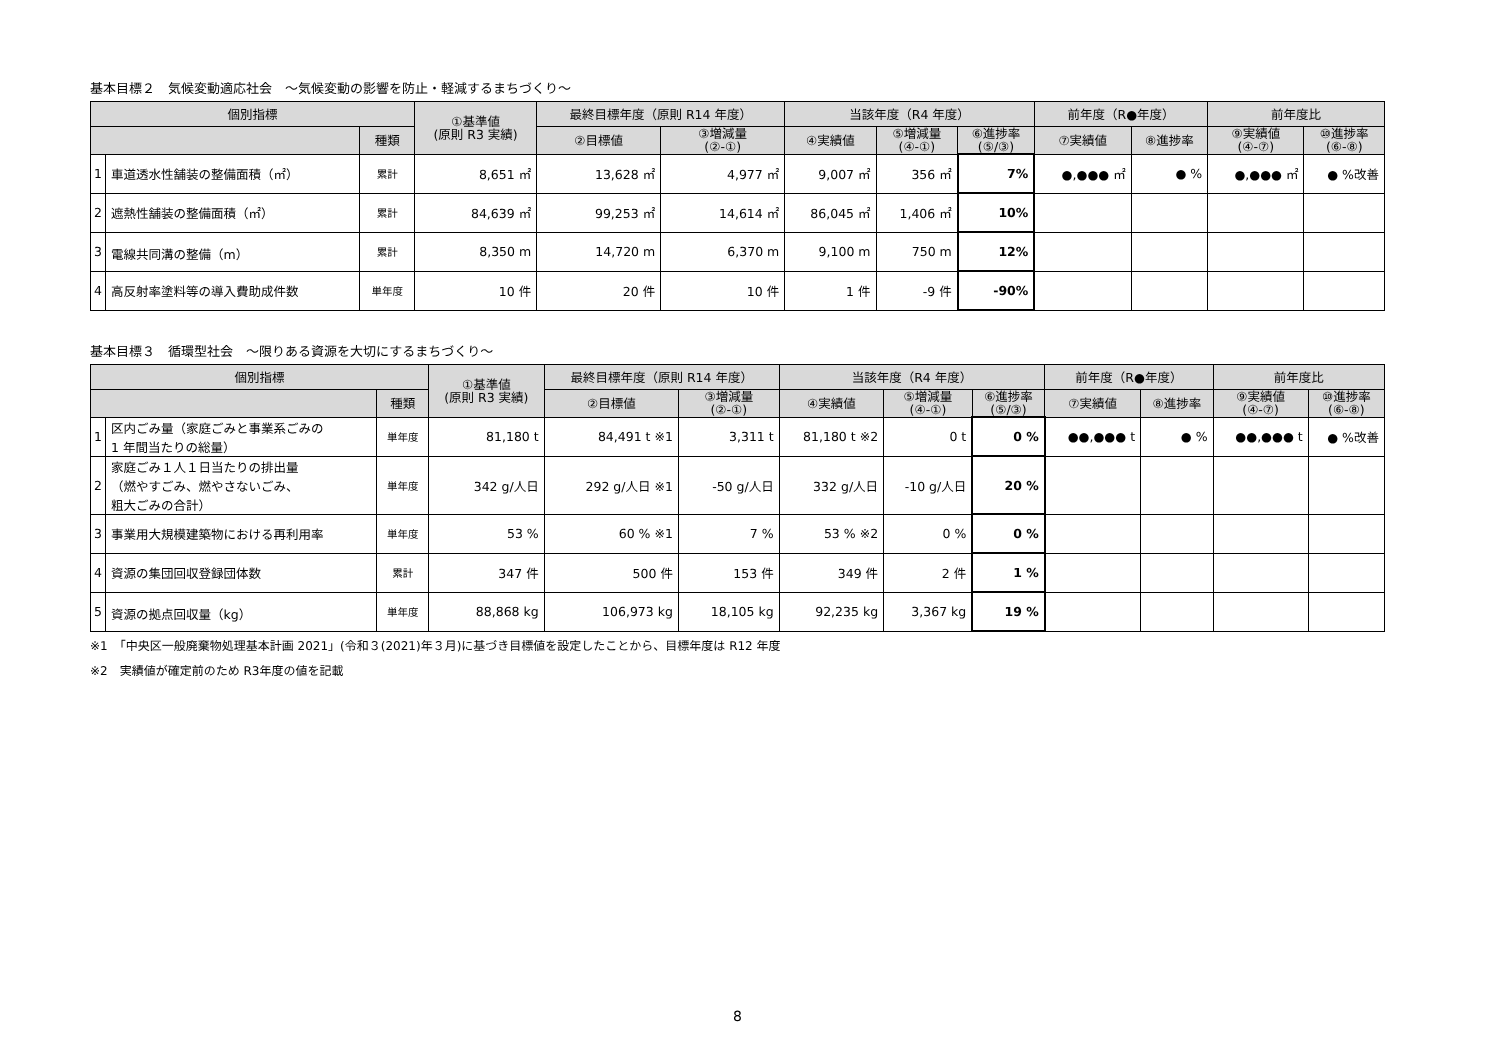基本目標２　気候変動適応社会　～気候変動の影響を防止・軽減するまちづくり～
| 個別指標 | | | ①基準値 (原則 R3 実績) | 最終目標年度（原則 R14 年度） | | 当該年度（R4 年度） | | | 前年度（R●年度） | | 前年度比 | |
| --- | --- | --- | --- | --- | --- | --- | --- | --- | --- | --- | --- | --- |
| | | 種類 | | ②目標値 | ③増減量 (②-①) | ④実績値 | ⑤増減量 (④-①) | ⑥進捗率 (⑤/③) | ⑦実績値 | ⑧進捗率 | ⑨実績値 (④-⑦) | ⑩進捗率 (⑥-⑧) |
| 1 | 車道透水性舗装の整備面積（㎡） | 累計 | 8,651 ㎡ | 13,628 ㎡ | 4,977 ㎡ | 9,007 ㎡ | 356 ㎡ | 7% | ●,●●● ㎡ | ● % | ●,●●● ㎡ | ● %改善 |
| 2 | 遮熱性舗装の整備面積（㎡） | 累計 | 84,639 ㎡ | 99,253 ㎡ | 14,614 ㎡ | 86,045 ㎡ | 1,406 ㎡ | 10% | | | | |
| 3 | 電線共同溝の整備（m） | 累計 | 8,350 m | 14,720 m | 6,370 m | 9,100 m | 750 m | 12% | | | | |
| 4 | 高反射率塗料等の導入費助成件数 | 単年度 | 10 件 | 20 件 | 10 件 | 1 件 | -9 件 | -90% | | | | |
基本目標３　循環型社会　～限りある資源を大切にするまちづくり～
| 個別指標 | | | ①基準値 (原則 R3 実績) | 最終目標年度（原則 R14 年度） | | 当該年度（R4 年度） | | | 前年度（R●年度） | | 前年度比 | |
| --- | --- | --- | --- | --- | --- | --- | --- | --- | --- | --- | --- | --- |
| | | 種類 | | ②目標値 | ③増減量 (②-①) | ④実績値 | ⑤増減量 (④-①) | ⑥進捗率 (⑤/③) | ⑦実績値 | ⑧進捗率 | ⑨実績値 (④-⑦) | ⑩進捗率 (⑥-⑧) |
| 1 | 区内ごみ量（家庭ごみと事業系ごみの 1 年間当たりの総量） | 単年度 | 81,180 t | 84,491 t ※1 | 3,311 t | 81,180 t ※2 | 0 t | 0 % | ●●,●●● t | ● % | ●●,●●● t | ● %改善 |
| 2 | 家庭ごみ１人１日当たりの排出量 （燃やすごみ、燃やさないごみ、 粗大ごみの合計） | 単年度 | 342 g/人日 | 292 g/人日 ※1 | -50 g/人日 | 332 g/人日 | -10 g/人日 | 20 % | | | | |
| 3 | 事業用大規模建築物における再利用率 | 単年度 | 53 % | 60 % ※1 | 7 % | 53 % ※2 | 0 % | 0 % | | | | |
| 4 | 資源の集団回収登録団体数 | 累計 | 347 件 | 500 件 | 153 件 | 349 件 | 2 件 | 1 % | | | | |
| 5 | 資源の拠点回収量（kg） | 単年度 | 88,868 kg | 106,973 kg | 18,105 kg | 92,235 kg | 3,367 kg | 19 % | | | | |
※1　「中央区一般廃棄物処理基本計画 2021」(令和３(2021)年３月)に基づき目標値を設定したことから、目標年度は R12 年度
※2　実績値が確定前のため R3年度の値を記載
8